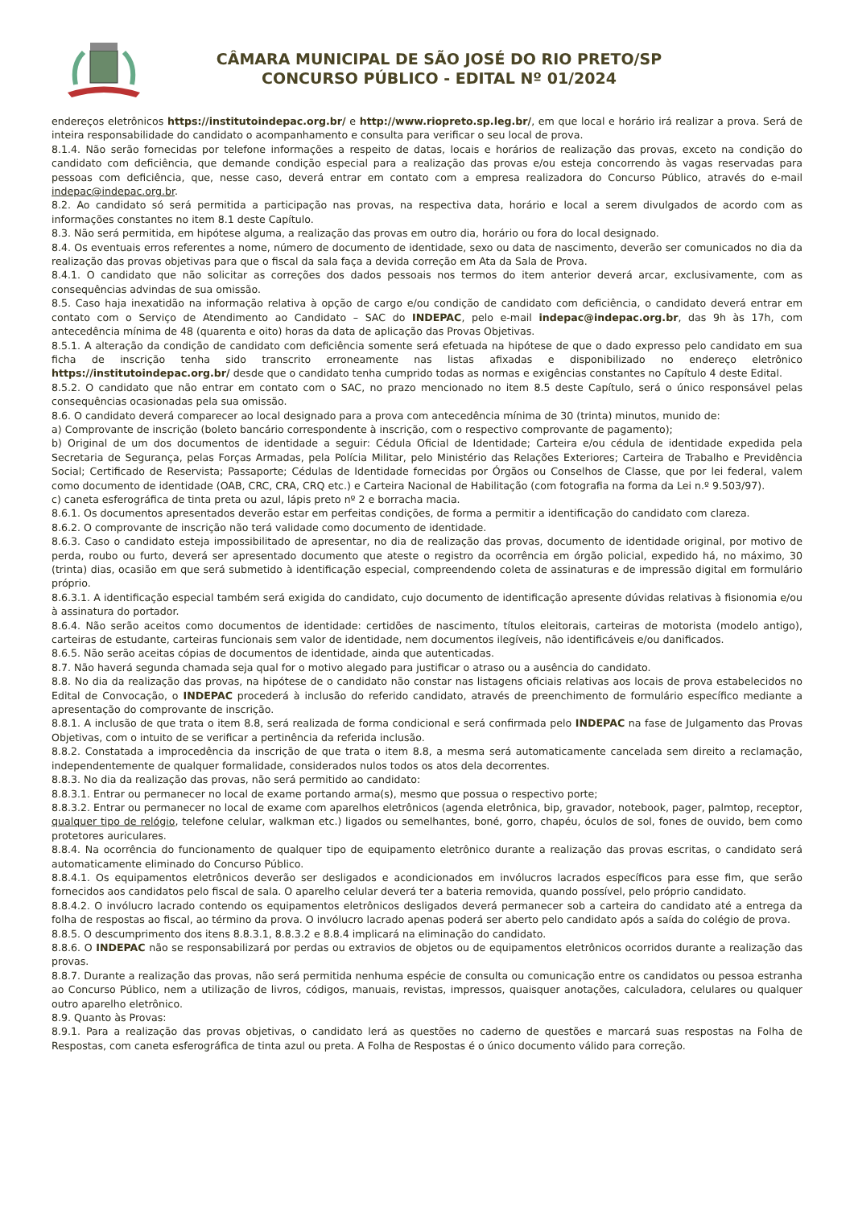CÂMARA MUNICIPAL DE SÃO JOSÉ DO RIO PRETO/SP
CONCURSO PÚBLICO - EDITAL Nº 01/2024
endereços eletrônicos https://institutoindepac.org.br/ e http://www.riopreto.sp.leg.br/, em que local e horário irá realizar a prova. Será de inteira responsabilidade do candidato o acompanhamento e consulta para verificar o seu local de prova.
8.1.4. Não serão fornecidas por telefone informações a respeito de datas, locais e horários de realização das provas, exceto na condição do candidato com deficiência, que demande condição especial para a realização das provas e/ou esteja concorrendo às vagas reservadas para pessoas com deficiência, que, nesse caso, deverá entrar em contato com a empresa realizadora do Concurso Público, através do e-mail indepac@indepac.org.br.
8.2. Ao candidato só será permitida a participação nas provas, na respectiva data, horário e local a serem divulgados de acordo com as informações constantes no item 8.1 deste Capítulo.
8.3. Não será permitida, em hipótese alguma, a realização das provas em outro dia, horário ou fora do local designado.
8.4. Os eventuais erros referentes a nome, número de documento de identidade, sexo ou data de nascimento, deverão ser comunicados no dia da realização das provas objetivas para que o fiscal da sala faça a devida correção em Ata da Sala de Prova.
8.4.1. O candidato que não solicitar as correções dos dados pessoais nos termos do item anterior deverá arcar, exclusivamente, com as consequências advindas de sua omissão.
8.5. Caso haja inexatidão na informação relativa à opção de cargo e/ou condição de candidato com deficiência, o candidato deverá entrar em contato com o Serviço de Atendimento ao Candidato – SAC do INDEPAC, pelo e-mail indepac@indepac.org.br, das 9h às 17h, com antecedência mínima de 48 (quarenta e oito) horas da data de aplicação das Provas Objetivas.
8.5.1. A alteração da condição de candidato com deficiência somente será efetuada na hipótese de que o dado expresso pelo candidato em sua ficha de inscrição tenha sido transcrito erroneamente nas listas afixadas e disponibilizado no endereço eletrônico https://institutoindepac.org.br/ desde que o candidato tenha cumprido todas as normas e exigências constantes no Capítulo 4 deste Edital.
8.5.2. O candidato que não entrar em contato com o SAC, no prazo mencionado no item 8.5 deste Capítulo, será o único responsável pelas consequências ocasionadas pela sua omissão.
8.6. O candidato deverá comparecer ao local designado para a prova com antecedência mínima de 30 (trinta) minutos, munido de:
a) Comprovante de inscrição (boleto bancário correspondente à inscrição, com o respectivo comprovante de pagamento);
b) Original de um dos documentos de identidade a seguir: Cédula Oficial de Identidade; Carteira e/ou cédula de identidade expedida pela Secretaria de Segurança, pelas Forças Armadas, pela Polícia Militar, pelo Ministério das Relações Exteriores; Carteira de Trabalho e Previdência Social; Certificado de Reservista; Passaporte; Cédulas de Identidade fornecidas por Órgãos ou Conselhos de Classe, que por lei federal, valem como documento de identidade (OAB, CRC, CRA, CRQ etc.) e Carteira Nacional de Habilitação (com fotografia na forma da Lei n.º 9.503/97).
c) caneta esferográfica de tinta preta ou azul, lápis preto nº 2 e borracha macia.
8.6.1. Os documentos apresentados deverão estar em perfeitas condições, de forma a permitir a identificação do candidato com clareza.
8.6.2. O comprovante de inscrição não terá validade como documento de identidade.
8.6.3. Caso o candidato esteja impossibilitado de apresentar, no dia de realização das provas, documento de identidade original, por motivo de perda, roubo ou furto, deverá ser apresentado documento que ateste o registro da ocorrência em órgão policial, expedido há, no máximo, 30 (trinta) dias, ocasião em que será submetido à identificação especial, compreendendo coleta de assinaturas e de impressão digital em formulário próprio.
8.6.3.1. A identificação especial também será exigida do candidato, cujo documento de identificação apresente dúvidas relativas à fisionomia e/ou à assinatura do portador.
8.6.4. Não serão aceitos como documentos de identidade: certidões de nascimento, títulos eleitorais, carteiras de motorista (modelo antigo), carteiras de estudante, carteiras funcionais sem valor de identidade, nem documentos ilegíveis, não identificáveis e/ou danificados.
8.6.5. Não serão aceitas cópias de documentos de identidade, ainda que autenticadas.
8.7. Não haverá segunda chamada seja qual for o motivo alegado para justificar o atraso ou a ausência do candidato.
8.8. No dia da realização das provas, na hipótese de o candidato não constar nas listagens oficiais relativas aos locais de prova estabelecidos no Edital de Convocação, o INDEPAC procederá à inclusão do referido candidato, através de preenchimento de formulário específico mediante a apresentação do comprovante de inscrição.
8.8.1. A inclusão de que trata o item 8.8, será realizada de forma condicional e será confirmada pelo INDEPAC na fase de Julgamento das Provas Objetivas, com o intuito de se verificar a pertinência da referida inclusão.
8.8.2. Constatada a improcedência da inscrição de que trata o item 8.8, a mesma será automaticamente cancelada sem direito a reclamação, independentemente de qualquer formalidade, considerados nulos todos os atos dela decorrentes.
8.8.3. No dia da realização das provas, não será permitido ao candidato:
8.8.3.1. Entrar ou permanecer no local de exame portando arma(s), mesmo que possua o respectivo porte;
8.8.3.2. Entrar ou permanecer no local de exame com aparelhos eletrônicos (agenda eletrônica, bip, gravador, notebook, pager, palmtop, receptor, qualquer tipo de relógio, telefone celular, walkman etc.) ligados ou semelhantes, boné, gorro, chapéu, óculos de sol, fones de ouvido, bem como protetores auriculares.
8.8.4. Na ocorrência do funcionamento de qualquer tipo de equipamento eletrônico durante a realização das provas escritas, o candidato será automaticamente eliminado do Concurso Público.
8.8.4.1. Os equipamentos eletrônicos deverão ser desligados e acondicionados em invólucros lacrados específicos para esse fim, que serão fornecidos aos candidatos pelo fiscal de sala. O aparelho celular deverá ter a bateria removida, quando possível, pelo próprio candidato.
8.8.4.2. O invólucro lacrado contendo os equipamentos eletrônicos desligados deverá permanecer sob a carteira do candidato até a entrega da folha de respostas ao fiscal, ao término da prova. O invólucro lacrado apenas poderá ser aberto pelo candidato após a saída do colégio de prova.
8.8.5. O descumprimento dos itens 8.8.3.1, 8.8.3.2 e 8.8.4 implicará na eliminação do candidato.
8.8.6. O INDEPAC não se responsabilizará por perdas ou extravios de objetos ou de equipamentos eletrônicos ocorridos durante a realização das provas.
8.8.7. Durante a realização das provas, não será permitida nenhuma espécie de consulta ou comunicação entre os candidatos ou pessoa estranha ao Concurso Público, nem a utilização de livros, códigos, manuais, revistas, impressos, quaisquer anotações, calculadora, celulares ou qualquer outro aparelho eletrônico.
8.9. Quanto às Provas:
8.9.1. Para a realização das provas objetivas, o candidato lerá as questões no caderno de questões e marcará suas respostas na Folha de Respostas, com caneta esferográfica de tinta azul ou preta. A Folha de Respostas é o único documento válido para correção.